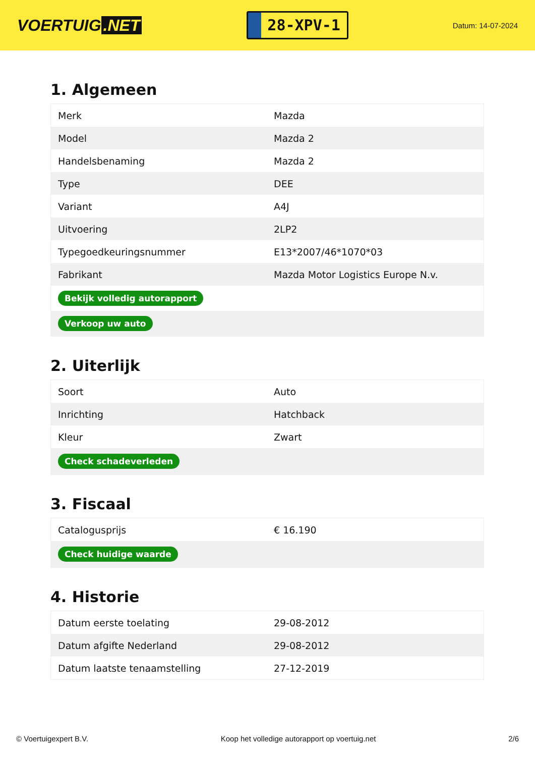VOERTUIG.NET
28-XPV-1
Datum: 14-07-2024
1. Algemeen
| Merk | Mazda |
| Model | Mazda 2 |
| Handelsbenaming | Mazda 2 |
| Type | DEE |
| Variant | A4J |
| Uitvoering | 2LP2 |
| Typegoedkeuringsnummer | E13*2007/46*1070*03 |
| Fabrikant | Mazda Motor Logistics Europe N.v. |
| Bekijk volledig autorapport | |
| Verkoop uw auto | |
2. Uiterlijk
| Soort | Auto |
| Inrichting | Hatchback |
| Kleur | Zwart |
| Check schadeverleden | |
3. Fiscaal
| Catalogusprijs | € 16.190 |
| Check huidige waarde | |
4. Historie
| Datum eerste toelating | 29-08-2012 |
| Datum afgifte Nederland | 29-08-2012 |
| Datum laatste tenaamstelling | 27-12-2019 |
© Voertuigexpert B.V. Koop het volledige autorapport op voertuig.net 2/6